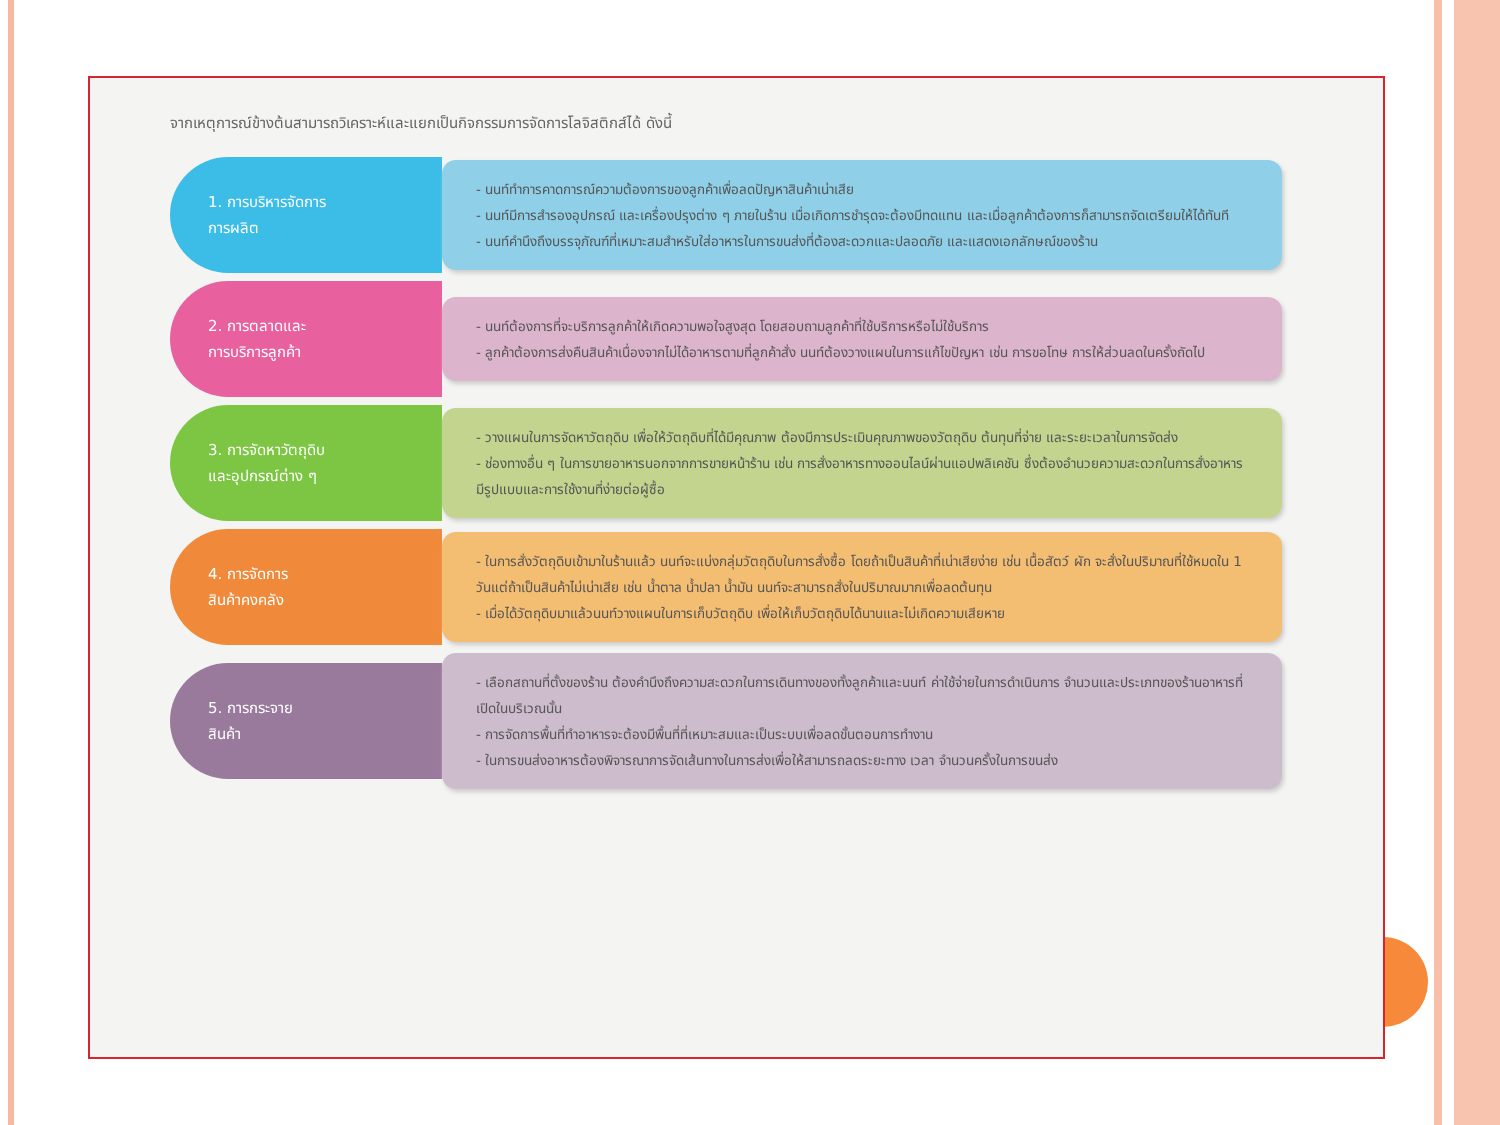จากเหตุการณ์ข้างต้นสามารถวิเคราะห์และแยกเป็นกิจกรรมการจัดการโลจิสติกส์ได้ ดังนี้
1. การบริหารจัดการ
การผลิต
- นนท์ทำการคาดการณ์ความต้องการของลูกค้าเพื่อลดปัญหาสินค้าเน่าเสีย
- นนท์มีการสำรองอุปกรณ์ และเครื่องปรุงต่าง ๆ ภายในร้าน เมื่อเกิดการชำรุดจะต้องมีทดแทน และเมื่อลูกค้าต้องการก็สามารถจัดเตรียมให้ได้ทันที
- นนท์คำนึงถึงบรรจุภัณฑ์ที่เหมาะสมสำหรับใส่อาหารในการขนส่งที่ต้องสะดวกและปลอดภัย และแสดงเอกลักษณ์ของร้าน
2. การตลาดและ
การบริการลูกค้า
- นนท์ต้องการที่จะบริการลูกค้าให้เกิดความพอใจสูงสุด โดยสอบถามลูกค้าที่ใช้บริการหรือไม่ใช้บริการ
- ลูกค้าต้องการส่งคืนสินค้าเนื่องจากไม่ได้อาหารตามที่ลูกค้าสั่ง นนท์ต้องวางแผนในการแก้ไขปัญหา เช่น การขอโทษ การให้ส่วนลดในครั้งถัดไป
3. การจัดหาวัตถุดิบ
และอุปกรณ์ต่าง ๆ
- วางแผนในการจัดหาวัตถุดิบ เพื่อให้วัตถุดิบที่ได้มีคุณภาพ ต้องมีการประเมินคุณภาพของวัตถุดิบ ต้นทุนที่จ่าย และระยะเวลาในการจัดส่ง
- ช่องทางอื่น ๆ ในการขายอาหารนอกจากการขายหน้าร้าน เช่น การสั่งอาหารทางออนไลน์ผ่านแอปพลิเคชัน ซึ่งต้องอำนวยความสะดวกในการสั่งอาหาร มีรูปแบบและการใช้งานที่ง่ายต่อผู้ซื้อ
4. การจัดการ
สินค้าคงคลัง
- ในการสั่งวัตถุดิบเข้ามาในร้านแล้ว นนท์จะแบ่งกลุ่มวัตถุดิบในการสั่งซื้อ โดยถ้าเป็นสินค้าที่เน่าเสียง่าย เช่น เนื้อสัตว์ ผัก จะสั่งในปริมาณที่ใช้หมดใน 1 วันแต่ถ้าเป็นสินค้าไม่เน่าเสีย เช่น น้ำตาล น้ำปลา น้ำมัน นนท์จะสามารถสั่งในปริมาณมากเพื่อลดต้นทุน
- เมื่อได้วัตถุดิบมาแล้วนนท์วางแผนในการเก็บวัตถุดิบ เพื่อให้เก็บวัตถุดิบได้นานและไม่เกิดความเสียหาย
5. การกระจาย
สินค้า
- เลือกสถานที่ตั้งของร้าน ต้องคำนึงถึงความสะดวกในการเดินทางของทั้งลูกค้าและนนท์ ค่าใช้จ่ายในการดำเนินการ จำนวนและประเภทของร้านอาหารที่เปิดในบริเวณนั้น
- การจัดการพื้นที่ทำอาหารจะต้องมีพื้นที่ที่เหมาะสมและเป็นระบบเพื่อลดขั้นตอนการทำงาน
- ในการขนส่งอาหารต้องพิจารณาการจัดเส้นทางในการส่งเพื่อให้สามารถลดระยะทาง เวลา จำนวนครั้งในการขนส่ง